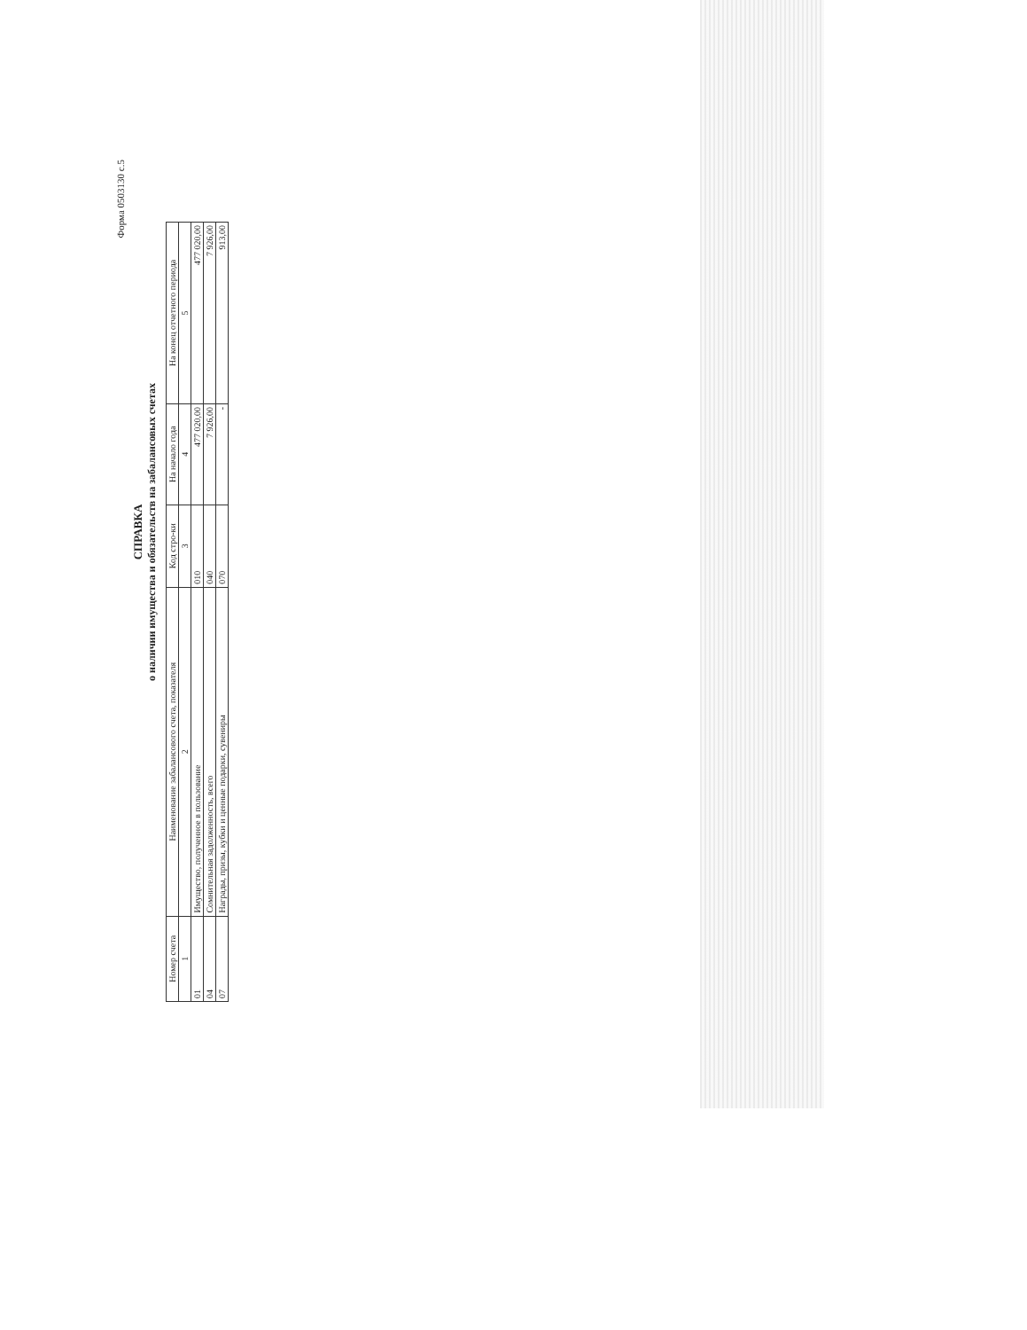Форма 0503130 с.5
СПРАВКА
о наличии имущества и обязательств на забалансовых счетах
| Номер счета | Наименование забалансового счета, показателя | Код стро-ки | На начало года | На конец отчетного периода |
| --- | --- | --- | --- | --- |
| 1 | 2 | 3 | 4 | 5 |
| 01 | Имущество, полученное в пользование | 010 | 477 020,00 | 477 020,00 |
| 04 | Сомнительная задолженность, всего | 040 | 7 926,00 | 7 926,00 |
| 07 | Награды, призы, кубки и ценные подарки, сувениры | 070 | - | 913,00 |